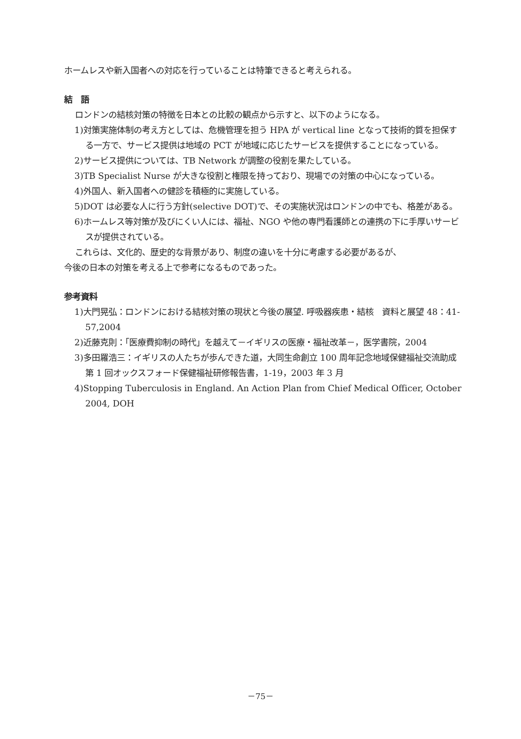ホームレスや新入国者への対応を行っていることは特筆できると考えられる。
結　語
ロンドンの結核対策の特徴を日本との比較の観点から示すと、以下のようになる。
1)対策実施体制の考え方としては、危機管理を担う HPA が vertical line となって技術的質を担保する一方で、サービス提供は地域の PCT が地域に応じたサービスを提供することになっている。
2)サービス提供については、TB Network が調整の役割を果たしている。
3)TB Specialist Nurse が大きな役割と権限を持っており、現場での対策の中心になっている。
4)外国人、新入国者への健診を積極的に実施している。
5)DOT は必要な人に行う方針(selective DOT)で、その実施状況はロンドンの中でも、格差がある。
6)ホームレス等対策が及びにくい人には、福祉、NGO や他の専門看護師との連携の下に手厚いサービスが提供されている。
これらは、文化的、歴史的な背景があり、制度の違いを十分に考慮する必要があるが、
今後の日本の対策を考える上で参考になるものであった。
参考資料
1)大門晃弘：ロンドンにおける結核対策の現状と今後の展望. 呼吸器疾患・結核　資料と展望 48：41-57,2004
2)近藤克則：「医療費抑制の時代」を越えて－イギリスの医療・福祉改革－，医学書院，2004
3)多田羅浩三：イギリスの人たちが歩んできた道，大同生命創立 100 周年記念地域保健福祉交流助成第 1 回オックスフォード保健福祉研修報告書，1-19，2003 年 3 月
4)Stopping Tuberculosis in England. An Action Plan from Chief Medical Officer, October 2004, DOH
－75－